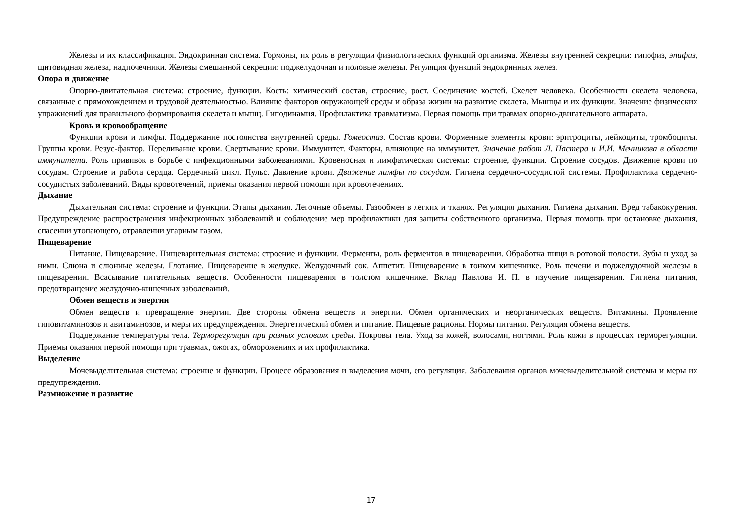Железы и их классификация. Эндокринная система. Гормоны, их роль в регуляции физиологических функций организма. Железы внутренней секреции: гипофиз, эпифиз, щитовидная железа, надпочечники. Железы смешанной секреции: поджелудочная и половые железы. Регуляция функций эндокринных желез.
Опора и движение
Опорно-двигательная система: строение, функции. Кость: химический состав, строение, рост. Соединение костей. Скелет человека. Особенности скелета человека, связанные с прямохождением и трудовой деятельностью. Влияние факторов окружающей среды и образа жизни на развитие скелета. Мышцы и их функции. Значение физических упражнений для правильного формирования скелета и мышц. Гиподинамия. Профилактика травматизма. Первая помощь при травмах опорно-двигательного аппарата.
Кровь и кровообращение
Функции крови и лимфы. Поддержание постоянства внутренней среды. Гомеостаз. Состав крови. Форменные элементы крови: эритроциты, лейкоциты, тромбоциты. Группы крови. Резус-фактор. Переливание крови. Свертывание крови. Иммунитет. Факторы, влияющие на иммунитет. Значение работ Л. Пастера и И.И. Мечникова в области иммунитета. Роль прививок в борьбе с инфекционными заболеваниями. Кровеносная и лимфатическая системы: строение, функции. Строение сосудов. Движение крови по сосудам. Строение и работа сердца. Сердечный цикл. Пульс. Давление крови. Движение лимфы по сосудам. Гигиена сердечно-сосудистой системы. Профилактика сердечно-сосудистых заболеваний. Виды кровотечений, приемы оказания первой помощи при кровотечениях.
Дыхание
Дыхательная система: строение и функции. Этапы дыхания. Легочные объемы. Газообмен в легких и тканях. Регуляция дыхания. Гигиена дыхания. Вред табакокурения. Предупреждение распространения инфекционных заболеваний и соблюдение мер профилактики для защиты собственного организма. Первая помощь при остановке дыхания, спасении утопающего, отравлении угарным газом.
Пищеварение
Питание. Пищеварение. Пищеварительная система: строение и функции. Ферменты, роль ферментов в пищеварении. Обработка пищи в ротовой полости. Зубы и уход за ними. Слюна и слюнные железы. Глотание. Пищеварение в желудке. Желудочный сок. Аппетит. Пищеварение в тонком кишечнике. Роль печени и поджелудочной железы в пищеварении. Всасывание питательных веществ. Особенности пищеварения в толстом кишечнике. Вклад Павлова И. П. в изучение пищеварения. Гигиена питания, предотвращение желудочно-кишечных заболеваний.
Обмен веществ и энергии
Обмен веществ и превращение энергии. Две стороны обмена веществ и энергии. Обмен органических и неорганических веществ. Витамины. Проявление гиповитаминозов и авитаминозов, и меры их предупреждения. Энергетический обмен и питание. Пищевые рационы. Нормы питания. Регуляция обмена веществ.
Поддержание температуры тела. Терморегуляция при разных условиях среды. Покровы тела. Уход за кожей, волосами, ногтями. Роль кожи в процессах терморегуляции. Приемы оказания первой помощи при травмах, ожогах, обморожениях и их профилактика.
Выделение
Мочевыделительная система: строение и функции. Процесс образования и выделения мочи, его регуляция. Заболевания органов мочевыделительной системы и меры их предупреждения.
Размножение и развитие
17